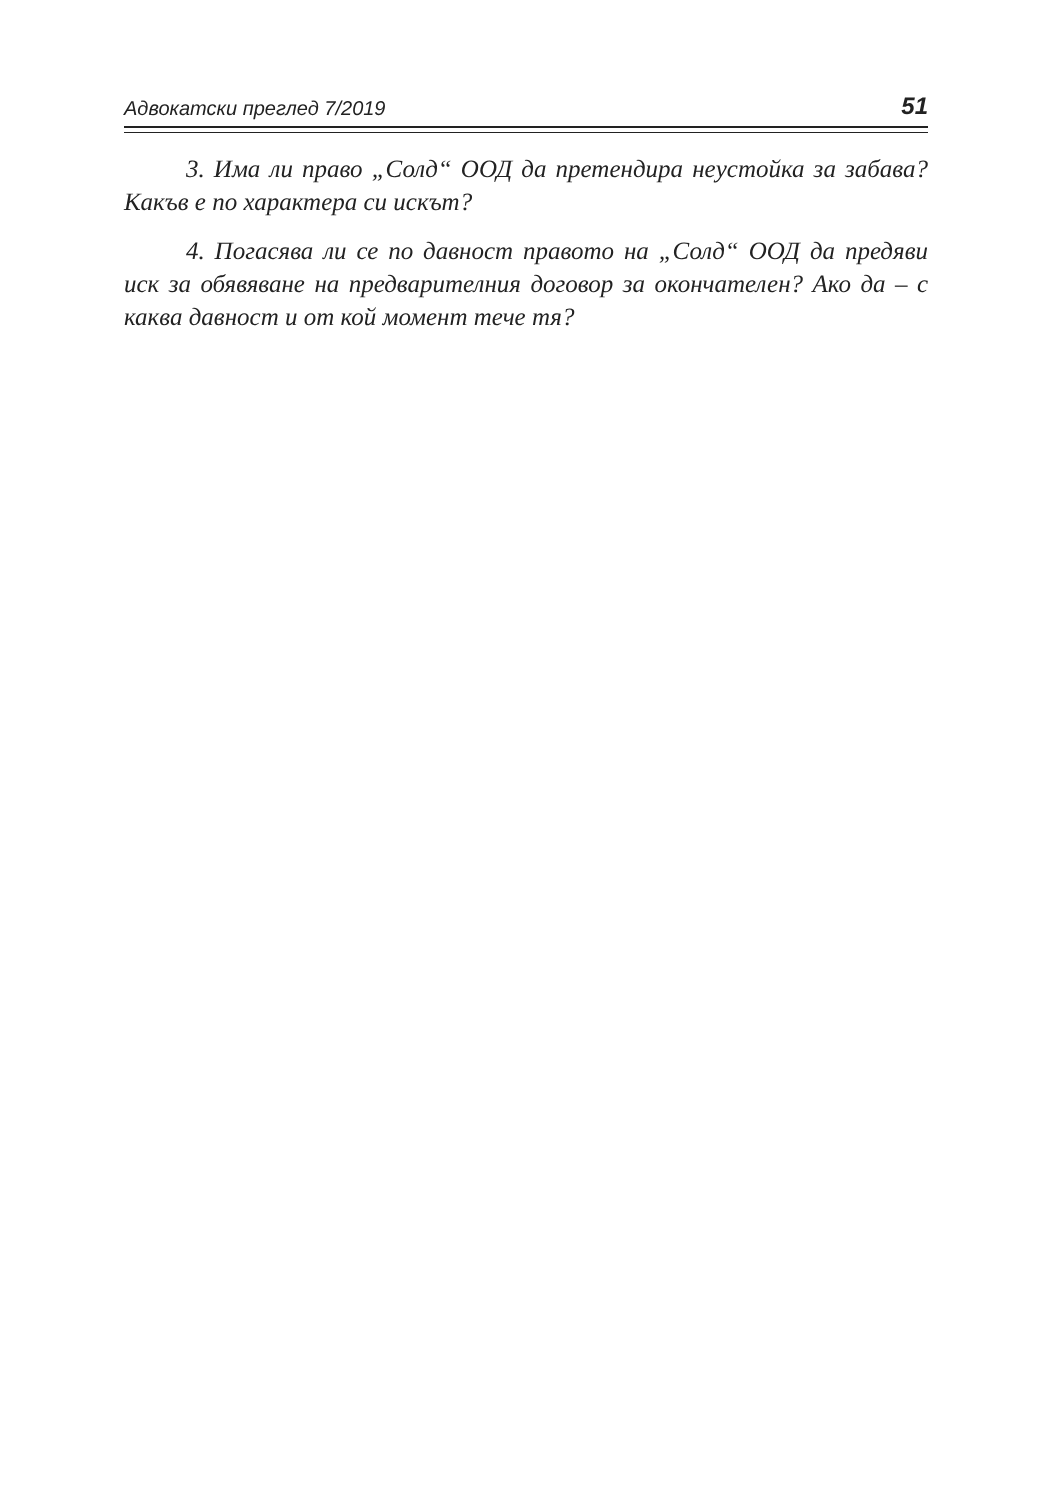Адвокатски преглед 7/2019 51
3. Има ли право „Солд“ ООД да претендира неустойка за забава? Какъв е по характера си искът?
4. Погасява ли се по давност правото на „Солд“ ООД да предяви иск за обявяване на предварителния договор за окончателен? Ако да – с каква давност и от кой момент тече тя?